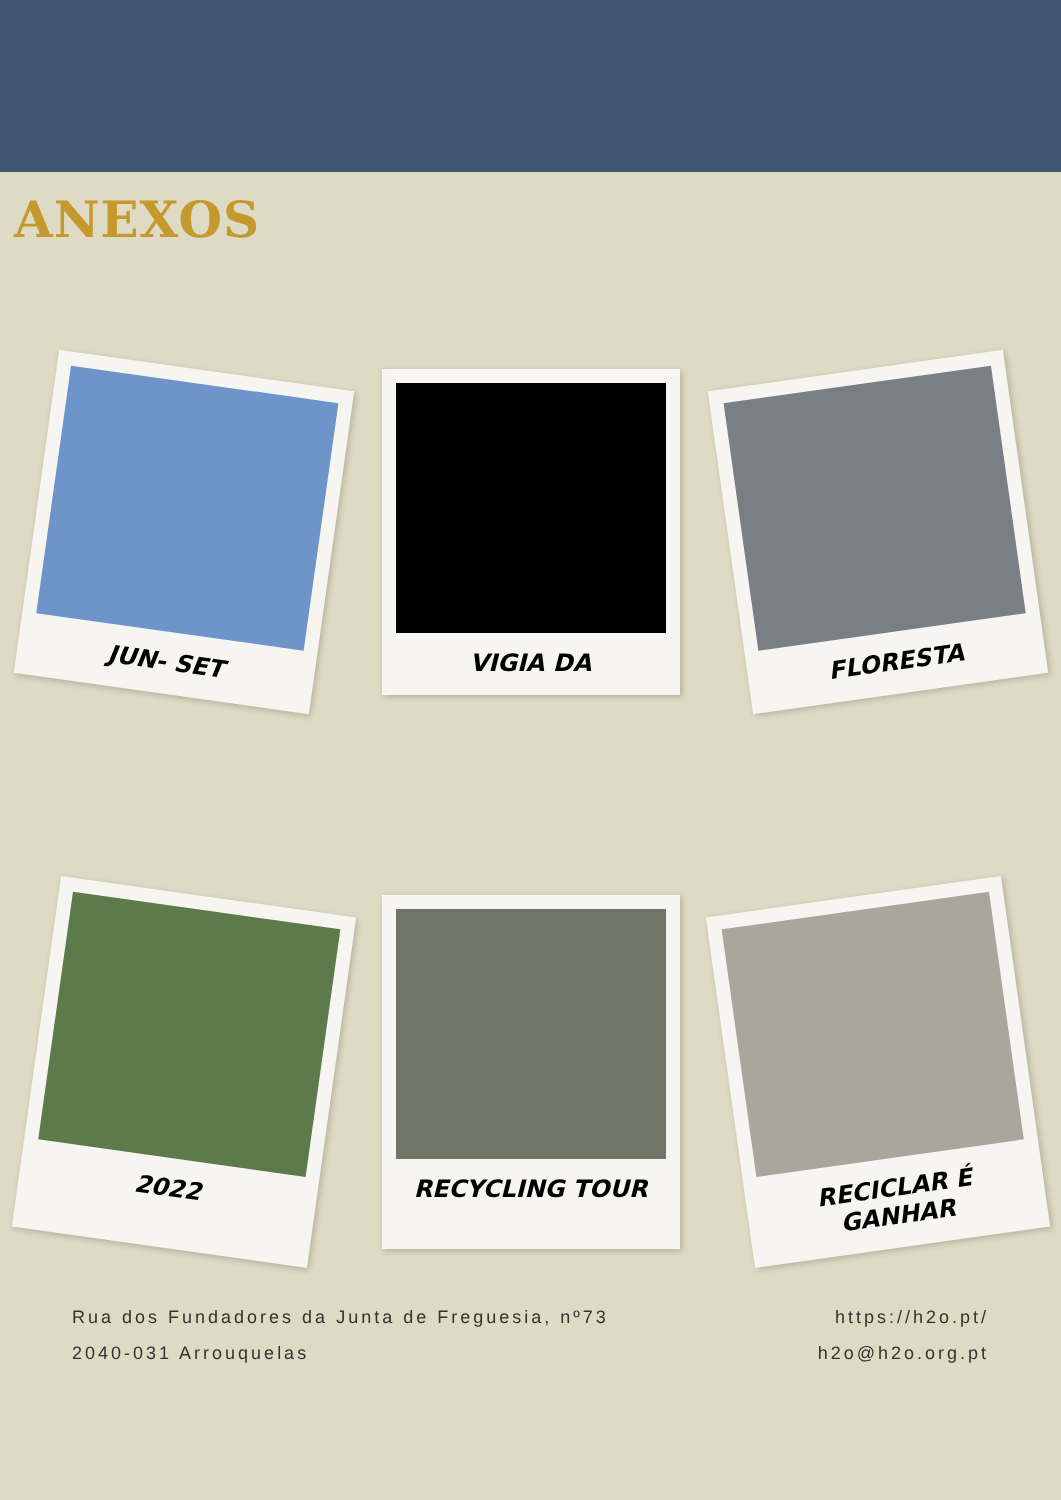ANEXOS
JUN- SET
VIGIA DA
FLORESTA
2022
RECYCLING TOUR
RECICLAR É GANHAR
Rua dos Fundadores da Junta de Freguesia, nº73
2040-031 Arrouquelas
https://h2o.pt/
h2o@h2o.org.pt